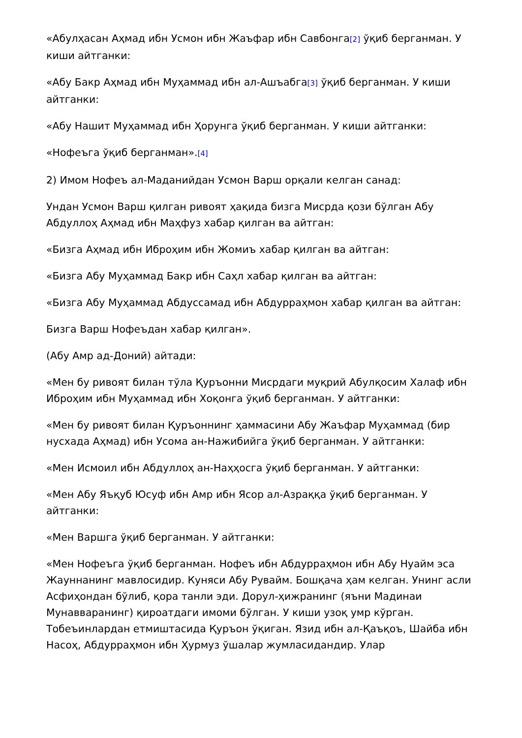«Абулҳасан Аҳмад ибн Усмон ибн Жаъфар ибн Савбонга[2] ўқиб берганман. У киши айтганки:
«Абу Бакр Аҳмад ибн Муҳаммад ибн ал-Ашъабга[3] ўқиб берганман. У киши айтганки:
«Абу Нашит Муҳаммад ибн Ҳорунга ўқиб берганман. У киши айтганки:
«Нофеъга ўқиб берганман».[4]
2) Имом Нофеъ ал-Маданийдан Усмон Варш орқали келган санад:
Ундан Усмон Варш қилган ривоят ҳақида бизга Мисрда қози бўлган Абу Абдуллоҳ Аҳмад ибн Маҳфуз хабар қилган ва айтган:
«Бизга Аҳмад ибн Иброҳим ибн Жомиъ хабар қилган ва айтган:
«Бизга Абу Муҳаммад Бакр ибн Саҳл хабар қилган ва айтган:
«Бизга Абу Муҳаммад Абдуссамад ибн Абдурраҳмон хабар қилган ва айтган:
Бизга Варш Нофеъдан хабар қилган».
(Абу Амр ад-Доний) айтади:
«Мен бу ривоят билан тўла Қуръонни Мисрдаги муқрий Абулқосим Халаф ибн Иброҳим ибн Муҳаммад ибн Хоқонга ўқиб берганман. У айтганки:
«Мен бу ривоят билан Қуръоннинг ҳаммасини Абу Жаъфар Муҳаммад (бир нусхада Аҳмад) ибн Усома ан-Нажибийга ўқиб берганман. У айтганки:
«Мен Исмоил ибн Абдуллоҳ ан-Наҳҳосга ўқиб берганман. У айтганки:
«Мен Абу Яъқуб Юсуф ибн Амр ибн Ясор ал-Азраққа ўқиб берганман. У айтганки:
«Мен Варшга ўқиб берганман. У айтганки:
«Мен Нофеъга ўқиб берганман. Нофеъ ибн Абдурраҳмон ибн Абу Нуайм эса Жауннанинг мавлосидир. Куняси Абу Рувайм. Бошқача ҳам келган. Унинг асли Асфиҳондан бўлиб, қора танли эди. Дорул-ҳижранинг (яъни Мадинаи Мунавваранинг) қироатдаги имоми бўлган. У киши узоқ умр кўрган. Тобеъинлардан етмиштасида Қуръон ўқиган. Язид ибн ал-Қаъқоъ, Шайба ибн Насоҳ, Абдурраҳмон ибн Ҳурмуз ўшалар жумласидандир. Улар